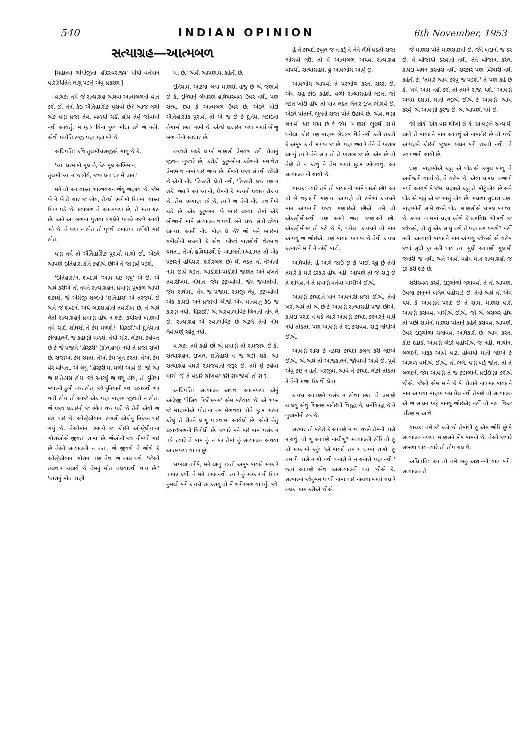540 INDIAN OPINION 6th November, 1953
સત્યાગ્રહ—આત્મબળ
[મહાત્મા ગાંધીજીના 'હીંદસ્વરાજ્ય' માંથી વર્તમાન પરિસ્થિતિને લાગુ પડતું એવું પ્રકરણ.]
વાચક: તમે જે સત્યાગ્રહ અથવા આત્મબળની વાત કરો છો તેનો કંઇ ઐતિહાસિક પુરાવો છે? આજ લગી એક પણ પ્રજા તેવા બળથી ચઢી હોય તેવું જોવામાં નથી આવતું. મારફાડ વિના દુષ્ટ સીધા રહે જ નહીં, એવી પ્રતીતિ હજી પણ રહ્યા કરે છે.
અધિપતિ: કવિ તુલસીદાસજીએ ગાયું છે કે,
'દયા ધરમ કો મૂલ હૈ, દેહ મૂલ અભિમાન;
તુલસી દયા ન છાંડીયે, જબ લગ ઘટ મેં પ્રાન.'
મને તો આ વાક્ય શાસ્ત્રવચન જેવું જણાય છે. જેમ બે ને બે તે ચાર જ હોય, તેટલો ભરોસો ઉપરના વાક્ય ઉપર પડે છે. દયાબળ તે આત્મબળ છે, તે સત્યાગ્રહ છે. અને આ બળના પુરાવા ડગલેને પગલે નજરે આવી રહે છે. તે બળ ન હોત તો પૃથ્વી રસાતળ પહોંચી ગઇ હોત.
પણ તમે તો ઐતિહાસિક પુરાવો માગો છો. એટલે આપણે ઇતિહાસ કોને કહીએ છીએ તે જાણવું પડશે.
'ઇતિહાસ'ના શબ્દાર્થ 'આમ થઇ ગયું' એ છે. એ અર્થ કરીએ તો તમને સત્યાગ્રહનાં પ્રમાણ પુષ્કળ આપી શકાશે. જે અંગ્રેજી શબ્દનો 'ઇતિહાસ' એ તરજુમો છે અને જે શબ્દનો અર્થ બાદશાહોની તવારીખ છે, તે અર્થ લેતાં સત્યાગ્રહનું પ્રમાણ હોય ન શકે. કથીરની ખાણમાં તમે ચાંદી શોધશો તે કેમ મળશે? 'હિસ્ટરી'માં દુનિયાના કોલાહલની જ કહાણી મળશે. તેથી ગોરા લોકમાં કહેવત છે કે જે પ્રજાને 'હિસ્ટરી' (કોલાહલ) નથી તે પ્રજા સુખી છે. રાજાઓ કેમ રમતા, તેઓ કેમ ખુન કરતા, તેઓ કેમ વેર બાંધતા, એ બધું 'હિસ્ટરી'માં મળી આવે છે. જો આ જ ઇતિહાસ હોય, જો આટલું જ થયું હોય, તો દુનિયા ક્યારની ડુબી ગઇ હોત. જો દુનિયાની કથા લડાઇથી શરૂ થતી હોય તો આજે એક પણ માણસ જીવતો ન હોત. જે પ્રજા લડાઇનો જ ભોગ થઇ પડી છે તેની એવી જ દશા થઇ છે. ઓસ્ટ્રેલીયાના હબસી લોકોનું નિકંદન થઇ ગયું છે. તેઓમાંના ભાગ્યે જ કોઇને ઓસ્ટ્રેલીયાના ગોરાઓએ જીવતા રાખ્યા છે. જેઓની જડ નીકળી ગઇ છે તેઓ સત્યાગ્રહી ન હતા. જે જીવશે તે જોશે કે ઓસ્ટ્રેલીયાના ગોરાના પણ તેવા જ હાલ થશે. 'જેઓ તલવાર ચલાવે છે તેમનું મોત તલવારથી થાય છે.' 'તારાનું મોત પાણી
માં છે,' એવી આપણામાં કહેતી છે.
દુનિયામાં આટલા બધા માણસો હજુ છે એ જણાવે છે કે, દુનિયાનું બંધારણ હથિયારબળ ઉપર નથી, પણ સત્ય, દયા કે આત્મબળ ઉપર છે. એટલે મોટો ઐતિહાસીક પુરાવો તો એ જ છે કે દુનિયા લડાઇના હંગામો છતાં નભી છે. એટલે લડાઇના બળ કરતાં બીજું બળ તેનો આધાર છે.
હજારો બલ્કે લાખો માણસો પ્રેમવશ રહી પોતાનું જીવન ગુજારે છે, કરોડો કુટુમ્બોના કલેશનો સમાવેશ પ્રેમભાવ નામાં થઇ જાય છે. સેંકડો પ્રજા સંપથી રહેલી છે એની નોંધ 'હિસ્ટરી' લેતી નથી, 'હિસ્ટરી' લઇ પણ ન શકે. જ્યારે આ દયાનો, પ્રેમનો કે સત્યનો પ્રવાહ રોકાય છે, તેમાં ભંગાણ પડે છે, ત્યારે જ તેની નોંધ તવારીખે ચડે છે. એક કુટુમ્બના બે ભાઇ લડ્યા. તેમાં એકે બીજાની સામે સત્યાગ્રહ વાપર્યો. બંને પાછા સંપી રહેવા લાગ્યા. આની નોંધ કોણ લે છે? જો બંને ભાઇમાં વકીલોની મદદથી કે એવાં બીજાં કારણોથી વેરભાવ વધતાં, તેઓ હથિયારથી કે અદાલતો (અદાલત તો એક પ્રકારનું હથિયાર, શરીરબળ છે) થી લડત તો તેઓનાં નામ છાપે ચડત, આડોશી-પાડોશી જાણત અને વખતે તવારીખમાં નોંધાત. જેમ કુટુમ્બોમાં, જેમ જમાતોમાં, જેમ સંઘોમાં, તેમ જ પ્રજામાં સમજી લેવું. કુટુમ્બોમાં એક કાયદો અને પ્રજામાં બીજો એમ માનવાનું કંઇ જ કારણ નથી. 'હિસ્ટરી' એ અસ્વાભાવિક બિનાની નોંધ લે છે. સત્યાગ્રહ એ સ્વાભાવિક છે એટલે તેની નોંધ લેવાપણું રહેતું નથી.
વાચક: તમે કહો છો એ પ્રમાણે તો સમજાય છે કે, સત્યાગ્રહના દાખલા ઇતિહાસે ન જ ચડી શકે. આ સત્યાગ્રહ વધારે સમજવાની જરૂર છે. તમે શું કહેવા માગો છો તે વધારે ચોખવટ કરી સમજાવો તો સારૂં.
અધિપતિ: સત્યાગ્રહ અથવા આત્મબળ એનું અંગ્રેજી 'પેસિવ રિઝીસ્ટન્સ' એમ કહેવાય છે. એ શબ્દ જે માણસોએ પોતાના હક મેળવવા પોતે દુઃખ સહન કરેલું તે રીતને લાગુ પાડવામાં આવેલો છે. એનો હેતુ લડાઇબળનો વિરોધી છે. જ્યારે મને કંઇ કામ પસંદ ન પડે ત્યારે તે કામ હું ન કરૂં તેમાં હું સત્યાગ્રહ અથવા આત્મબળ વાપરૂં છું.
દાખલા તરીકે, મને લાગુ પડતો અમુક કાયદો સરકારે પસાર કર્યો. તે મને પસંદ નથી. ત્યારે હું સરકાર ની ઉપર હુમલો કરી કાયદો રદ કરાવું તો મેં શરીરબળ વાપર્યું. જો
હું તે કાયદો કબુલ જ ન કરૂં ને તેને લીધે પડતી સજા ભોગવી લઉં, તો મેં આત્મબળ અથવા સત્યાગ્રહ વાપર્યો. સત્યાગ્રહમાં હું આપભોગ આપું છું.
આપભોગ આપવો તે પરભોગ કરતાં સરસ છે, એમ સહુ કોઇ કહેશે. વળી સત્યાગ્રહની લડતાં જો લડત ખોટી હોય તો માત્ર લડત લેનાર દુઃખ ભોગવે છે. એટલે પોતાની ભૂલની સજા પોતે ઉઠાવે છે. એવા ઘણા બનાવો થઇ ગયા છે કે જેમાં માણસો ભૂલથી સામે થયેલા. કોઇ પણ માણસ બેધડક રીતે નથી કહી શકતો કે અમુક કાર્ય ખરાબ જ છે. પણ જ્યારે તેને તે ખરાબ લાગ્યું ત્યારે તેને સારૂ તો તે ખરાબ જ છે. એમ છે તો તેણે તે ન કરવું ને તેમ કરતાં દુઃખ ભોગવવું. આ સત્યાગ્રહ ની ચાવી છે.
વાચક: ત્યારે તમે તો કાયદાની સામે થાઓ છો! આ તો બે વફાદારી ગણાય. આપણે તો હમેશાં કાયદાને માન આપનારી પ્રજા ગણાઇએ છીએ. તમે તો એકસ્ટ્રીમીસ્ટથી પણ આગે જતા જણાઓ છો. એકસ્ટ્રીમીસ્ટ તો કહે છે કે, થયેલા કાયદાને તો માન આપવું જ જોઇએ, પણ કાયદા ખરાબ છે તેથી કાયદા કરનારને મારી ને હાંકી કાઢો.
અધિપતિ: હું આગે જાઉં છું કે પાછો રહું છું તેની તમારે કે મારે દરકાર હોય નહીં. આપણે તો જે સારૂં છે તે શોધવા ને તે પ્રમાણે વર્તવા માગીએ છીએ.
આપણે કાયદાને માન આપનારી પ્રજા છીએ, તેનો ખરો અર્થ તો એ છે કે આપણે સત્યાગ્રહી પ્રજા છીએ. કાયદા પસંદ ન પડે ત્યારે આપણે કાયદા કરનારનું માથું નથી તોડતા. પણ આપણે તે રદ કરાવવા સારૂ લાંઘીએ છીએ.
આપણે સારા કે નઠારા કાયદા કબુલ કરી લઇએ છીએ, એ અર્થ તો આજકાલનો જોવામાં આવે છે. પુર્વે એવું કંઇ ન હતું. મરજીમાં આવે તે કાયદા લોકો તોડતા ને તેની સજા ઉઠાવી લેતા.
કાયદા આપણને પસંદ ન હોવા છતાં તે પ્રમાણે ચાલવું એવું શિક્ષણ મર્દાઇથી વિરૂદ્ધ છે, ધર્મવિરૂદ્ધ છે ને ગુલામીની હદ છે.
સરકાર તો કહેશે કે આપણે નાગા થઇને તેમની પાસે નાચવું. તો શું આપણે નાચીશું? સત્યાગ્રહી હોઉં તો હું તો સરકારને કહું: 'એ કાયદો તમારા ઘરમાં રાખો. હું તમારી પાસે નાગો નથી થનારો ને નાચનારો પણ નથી.' છતાં આપણે એવા અસત્યાગ્રહી થયા છીએ કે, સરકારના જોહુકમ પાળી નામા થઇ નાચવા કરતાં વધારે હલકાં કામ કરીએ છીએ.
જે માણસ પોતે માણસાઇમાં છે, જેને ખુદાનો જ ડર છે, તે બીજાથી ડરવાનો નથી. તેને બીજાના કરેલા કાયદા બંધન કરનારા નથી. સરકાર પણ બિચારી નથી કહેતી કે, 'તમારે આમ કરવું જ પડશે.' તે પણ કહે છે કે, 'તમે આમ નહીં કરો તો તમને સજા થશે.' આપણે અધમ દશામાં માની લઇએ છીએ કે આપણે 'આમ કરવું' એ આપણી ફરજ છે, એ આપણો ધર્મ છે.
જો લોકો એક વાર શીખી લે કે, આપણને અન્યાયી લાગે તે કાયદાને માન આપવું એ નામર્દાઇ છે તો પછી આપણને કોઇનો જુલમ બંધન કરી શકતો નથી. તે સ્વરાજની ચાવી છે.
ઘણા માણસોએ કહ્યું એ થોડાએ કબુલ કરવું તે અનીશ્વરી વાર્તા છે, તે વહેમ છે. એવા દાખલા હજારો મળી આવશે કે જેમાં ઘણાએ કહ્યું તે ખોટું હોય છે અને થોડાએ કહ્યું એ જ સાચું હોય છે. સઘળા સુધારા ઘણા માણસોની સામે થઇને થોડા માણસોએ દાખલ કરાવ્યા છે. ઠગના ગામમાં ઘણા કહેશે કે ઠગવિદ્યા શીખવી જ જોઇએ, તો શું એક સાધુ હશે તે પણ ઠગ બનશે? નહીં નહીં. અન્યાયી કાયદાને માન આપવું જોઇએ એ વહેમ જ્યાં સુધી દુર નહીં થાય ત્યાં સુધી આપણી ગુલામી જનારી જ નથી. અને આવો વહેમ માત્ર સત્યાગ્રહી જ દુર કરી શકે છે.
શરીરબળ કરવું, દારૂગોળો લગાવવો તે તો આપણા ઉપલા કાનુનને ખલેલ પહોંચાડે છે. તેનો અર્થ તો એમ થયો કે આપણને પસંદ છે તે સામા માણસ પાસે આપણે કરાવવા માગીએ છીએ. જો એ બરાબર હોય તો પછી સામેનો માણસ પોતાનું કહેલું કરાવવા આપણી ઉપર દારૂગોળા ચલાવવા અધિકારી છે. આમ કરતાં કોઇ દહાડો આપણે બંદરે પહોંચીએ જ નહીં. ઘાંચીના બળદની માફક આંખે પાટા હોવાથી માની લઇએ કે આગળ વધીએ છીએ, તો ભલે. પણ ખરૂં જોતાં તો તે બળદની જેમ આપણે તે જ કુંડાળાની પ્રદક્ષિણા કરીએ છીએ. જેઓ એમ માને છે કે પોતાને નાપસંદ કાયદાને માન આપવા માણસ બંધાયેલ નથી તેમણે તો સત્યાગ્રહ એ જ સાધન ખરૂં માનવું જોઇએ; નહીં તો મહા વિકટ પરિણામ આવે.
વાચક: તમે જે કહો છો તેમાંથી હું એમ જોઉં છું કે સત્યાગ્રહ નબળા માણસને ઠીક કામનો છે. તેઓ જ્યારે સબળા થાય ત્યારે તો તોપ ચલાવે.
અધિપતિ: આ તો તમે બહુ અજ્ઞાનની વાત કરી. સત્યાગ્રહ તે